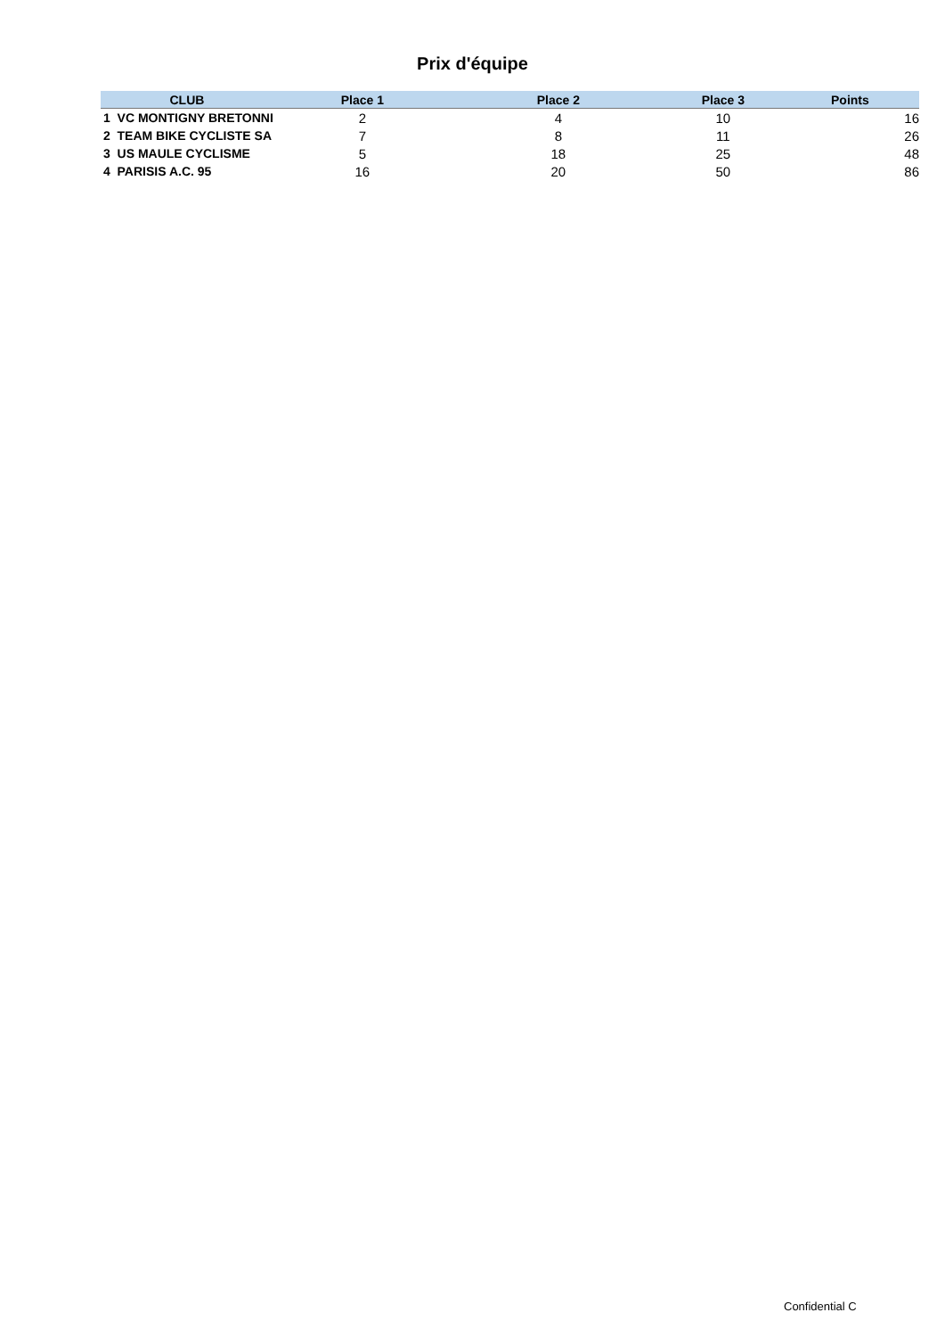Prix d'équipe
| CLUB | Place 1 | Place 2 | Place 3 | Points |
| --- | --- | --- | --- | --- |
| 1 VC MONTIGNY BRETONNI | 2 | 4 | 10 | 16 |
| 2 TEAM BIKE CYCLISTE SA | 7 | 8 | 11 | 26 |
| 3 US MAULE CYCLISME | 5 | 18 | 25 | 48 |
| 4 PARISIS A.C. 95 | 16 | 20 | 50 | 86 |
Confidential C